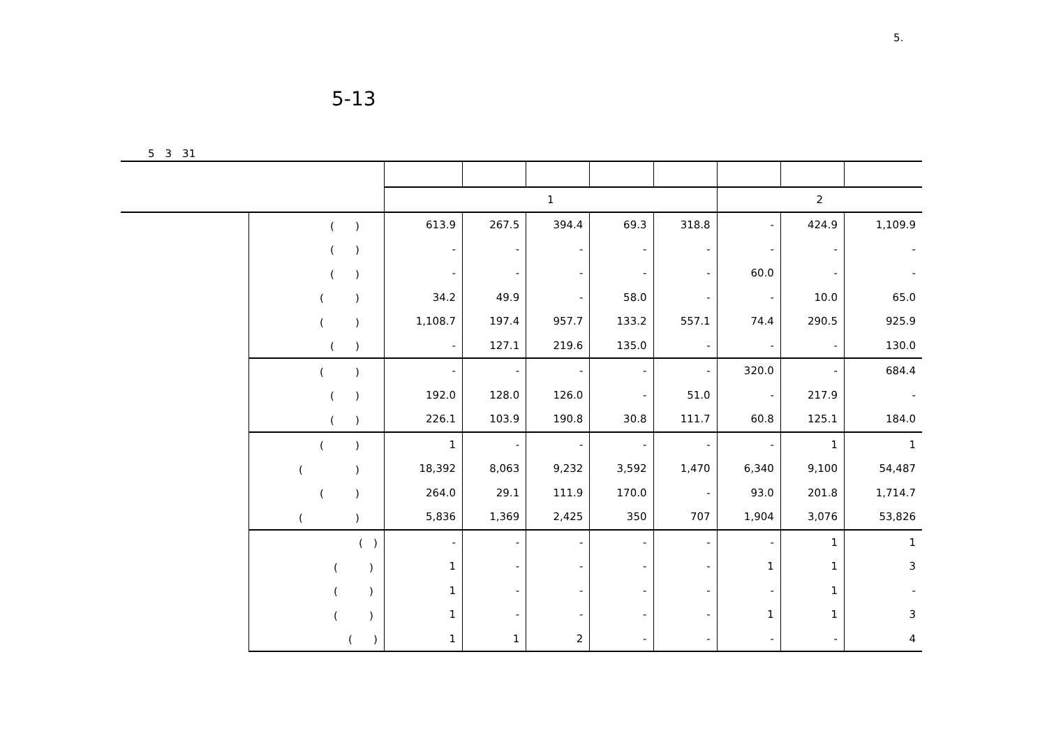5.
5-13
5　3　31
| | | 1 | | | | | 2 | | |
| | ( ) | 613.9 | 267.5 | 394.4 | 69.3 | 318.8 | - | 424.9 | 1,109.9 |
| | ( ) | - | - | - | - | - | - | - | - |
| | ( ) | - | - | - | - | - | 60.0 | - | - |
| | ( ) | 34.2 | 49.9 | - | 58.0 | - | - | 10.0 | 65.0 |
| | ( ) | 1,108.7 | 197.4 | 957.7 | 133.2 | 557.1 | 74.4 | 290.5 | 925.9 |
| | ( ) | - | 127.1 | 219.6 | 135.0 | - | - | - | 130.0 |
| | ( ) | - | - | - | - | - | 320.0 | - | 684.4 |
| | ( ) | 192.0 | 128.0 | 126.0 | - | 51.0 | - | 217.9 | - |
| | ( ) | 226.1 | 103.9 | 190.8 | 30.8 | 111.7 | 60.8 | 125.1 | 184.0 |
| | ( ) | 1 | - | - | - | - | - | 1 | 1 |
| | ( ) | 18,392 | 8,063 | 9,232 | 3,592 | 1,470 | 6,340 | 9,100 | 54,487 |
| | ( ) | 264.0 | 29.1 | 111.9 | 170.0 | - | 93.0 | 201.8 | 1,714.7 |
| | ( ) | 5,836 | 1,369 | 2,425 | 350 | 707 | 1,904 | 3,076 | 53,826 |
| | ( ) | - | - | - | - | - | - | 1 | 1 |
| | ( ) | 1 | - | - | - | - | 1 | 1 | 3 |
| | ( ) | 1 | - | - | - | - | - | 1 | - |
| | ( ) | 1 | - | - | - | - | 1 | 1 | 3 |
| | ( ) | 1 | 1 | 2 | - | - | - | - | 4 |